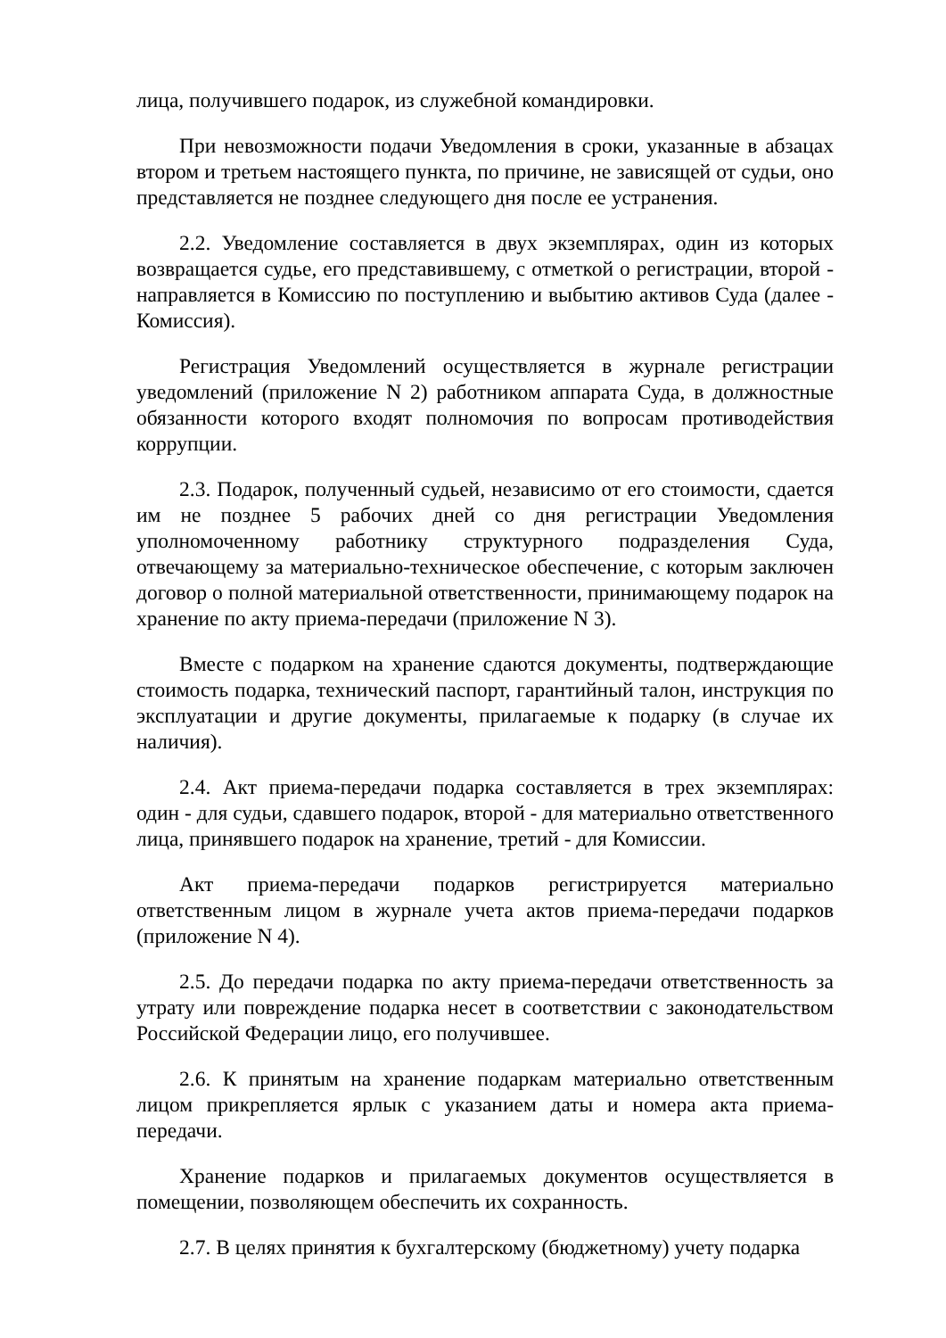лица, получившего подарок, из служебной командировки.
При невозможности подачи Уведомления в сроки, указанные в абзацах втором и третьем настоящего пункта, по причине, не зависящей от судьи, оно представляется не позднее следующего дня после ее устранения.
2.2. Уведомление составляется в двух экземплярах, один из которых возвращается судье, его представившему, с отметкой о регистрации, второй - направляется в Комиссию по поступлению и выбытию активов Суда (далее - Комиссия).
Регистрация Уведомлений осуществляется в журнале регистрации уведомлений (приложение N 2) работником аппарата Суда, в должностные обязанности которого входят полномочия по вопросам противодействия коррупции.
2.3. Подарок, полученный судьей, независимо от его стоимости, сдается им не позднее 5 рабочих дней со дня регистрации Уведомления уполномоченному работнику структурного подразделения Суда, отвечающему за материально-техническое обеспечение, с которым заключен договор о полной материальной ответственности, принимающему подарок на хранение по акту приема-передачи (приложение N 3).
Вместе с подарком на хранение сдаются документы, подтверждающие стоимость подарка, технический паспорт, гарантийный талон, инструкция по эксплуатации и другие документы, прилагаемые к подарку (в случае их наличия).
2.4. Акт приема-передачи подарка составляется в трех экземплярах: один - для судьи, сдавшего подарок, второй - для материально ответственного лица, принявшего подарок на хранение, третий - для Комиссии.
Акт приема-передачи подарков регистрируется материально ответственным лицом в журнале учета актов приема-передачи подарков (приложение N 4).
2.5. До передачи подарка по акту приема-передачи ответственность за утрату или повреждение подарка несет в соответствии с законодательством Российской Федерации лицо, его получившее.
2.6. К принятым на хранение подаркам материально ответственным лицом прикрепляется ярлык с указанием даты и номера акта приема-передачи.
Хранение подарков и прилагаемых документов осуществляется в помещении, позволяющем обеспечить их сохранность.
2.7. В целях принятия к бухгалтерскому (бюджетному) учету подарка